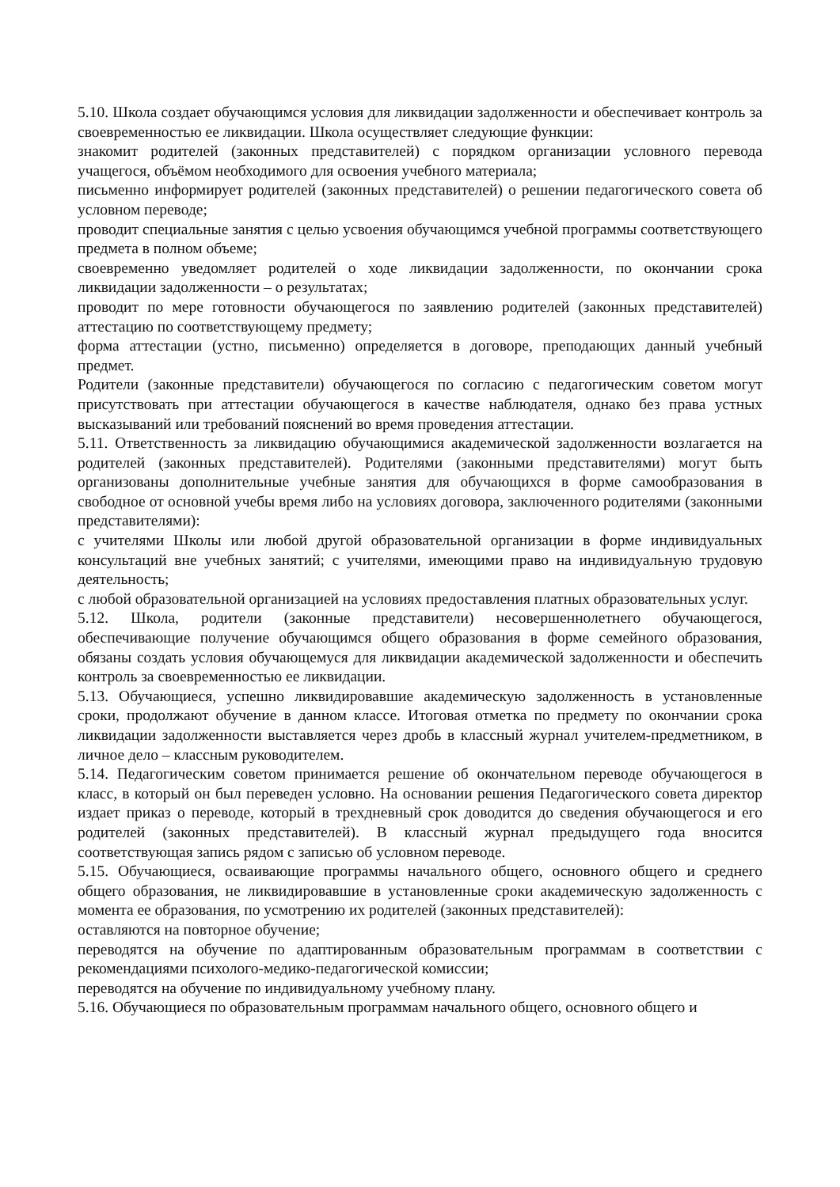5.10. Школа создает обучающимся условия для ликвидации задолженности и обеспечивает контроль за своевременностью ее ликвидации. Школа осуществляет следующие функции:
знакомит родителей (законных представителей) с порядком организации условного перевода учащегося, объёмом необходимого для освоения учебного материала;
письменно информирует родителей (законных представителей) о решении педагогического совета об условном переводе;
проводит специальные занятия с целью усвоения обучающимся учебной программы соответствующего предмета в полном объеме;
своевременно уведомляет родителей о ходе ликвидации задолженности, по окончании срока ликвидации задолженности – о результатах;
проводит по мере готовности обучающегося по заявлению родителей (законных представителей) аттестацию по соответствующему предмету;
форма аттестации (устно, письменно) определяется в договоре, преподающих данный учебный предмет.
Родители (законные представители) обучающегося по согласию с педагогическим советом могут присутствовать при аттестации обучающегося в качестве наблюдателя, однако без права устных высказываний или требований пояснений во время проведения аттестации.
5.11. Ответственность за ликвидацию обучающимися академической задолженности возлагается на родителей (законных представителей). Родителями (законными представителями) могут быть организованы дополнительные учебные занятия для обучающихся в форме самообразования в свободное от основной учебы время либо на условиях договора, заключенного родителями (законными представителями):
с учителями Школы или любой другой образовательной организации в форме индивидуальных консультаций вне учебных занятий; с учителями, имеющими право на индивидуальную трудовую деятельность;
с любой образовательной организацией на условиях предоставления платных образовательных услуг.
5.12. Школа, родители (законные представители) несовершеннолетнего обучающегося, обеспечивающие получение обучающимся общего образования в форме семейного образования, обязаны создать условия обучающемуся для ликвидации академической задолженности и обеспечить контроль за своевременностью ее ликвидации.
5.13. Обучающиеся, успешно ликвидировавшие академическую задолженность в установленные сроки, продолжают обучение в данном классе. Итоговая отметка по предмету по окончании срока ликвидации задолженности выставляется через дробь в классный журнал учителем-предметником, в личное дело – классным руководителем.
5.14. Педагогическим советом принимается решение об окончательном переводе обучающегося в класс, в который он был переведен условно. На основании решения Педагогического совета директор издает приказ о переводе, который в трехдневный срок доводится до сведения обучающегося и его родителей (законных представителей). В классный журнал предыдущего года вносится соответствующая запись рядом с записью об условном переводе.
5.15. Обучающиеся, осваивающие программы начального общего, основного общего и среднего общего образования, не ликвидировавшие в установленные сроки академическую задолженность с момента ее образования, по усмотрению их родителей (законных представителей):
оставляются на повторное обучение;
переводятся на обучение по адаптированным образовательным программам в соответствии с рекомендациями психолого-медико-педагогической комиссии;
переводятся на обучение по индивидуальному учебному плану.
5.16. Обучающиеся по образовательным программам начального общего, основного общего и